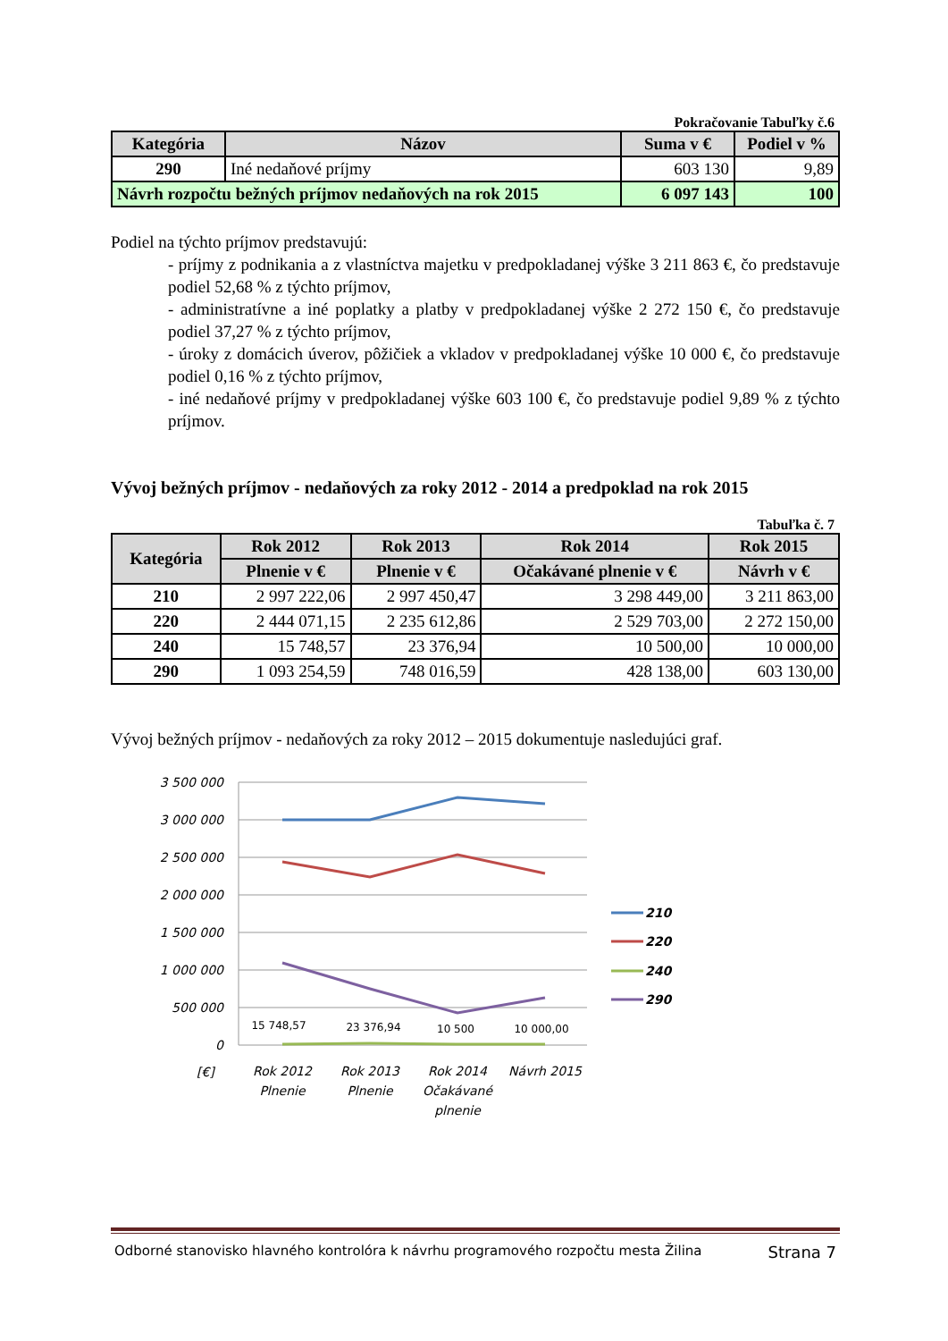Pokračovanie Tabuľky č.6
| Kategória | Názov | Suma v € | Podiel v % |
| --- | --- | --- | --- |
| 290 | Iné nedaňové príjmy | 603 130 | 9,89 |
| Návrh rozpočtu bežných príjmov nedaňových na rok 2015 | | 6 097 143 | 100 |
Podiel na týchto príjmov predstavujú:
- príjmy z podnikania a z vlastníctva majetku v predpokladanej výške 3 211 863 €, čo predstavuje podiel 52,68 % z týchto príjmov,
- administratívne a iné poplatky a platby v predpokladanej výške 2 272 150 €, čo predstavuje podiel 37,27 % z týchto príjmov,
- úroky z domácich úverov, pôžičiek a vkladov v predpokladanej výške 10 000 €, čo predstavuje podiel 0,16 % z týchto príjmov,
- iné nedaňové príjmy v predpokladanej výške 603 100 €, čo predstavuje podiel 9,89 % z týchto príjmov.
Vývoj bežných príjmov - nedaňových za roky 2012 - 2014 a predpoklad na rok 2015
Tabuľka č. 7
| Kategória | Rok 2012 | Rok 2013 | Rok 2014 | Rok 2015 |
| --- | --- | --- | --- | --- |
| | Plnenie v € | Plnenie v € | Očakávané plnenie v € | Návrh v € |
| 210 | 2 997 222,06 | 2 997 450,47 | 3 298 449,00 | 3 211 863,00 |
| 220 | 2 444 071,15 | 2 235 612,86 | 2 529 703,00 | 2 272 150,00 |
| 240 | 15 748,57 | 23 376,94 | 10 500,00 | 10 000,00 |
| 290 | 1 093 254,59 | 748 016,59 | 428 138,00 | 603 130,00 |
Vývoj bežných príjmov - nedaňových za roky 2012 – 2015 dokumentuje nasledujúci graf.
3 500 000
3 000 000
2 500 000
2 000 000
1 500 000
1 000 000
500 000
0
[€]
15 748,57
23 376,94
10 500
10 000,00
Rok 2012
Plnenie
Rok 2013
Plnenie
Rok 2014
Očakávané
plnenie
Návrh 2015
210
220
240
290
Odborné stanovisko hlavného kontrolóra k návrhu programového rozpočtu mesta Žilina Strana 7